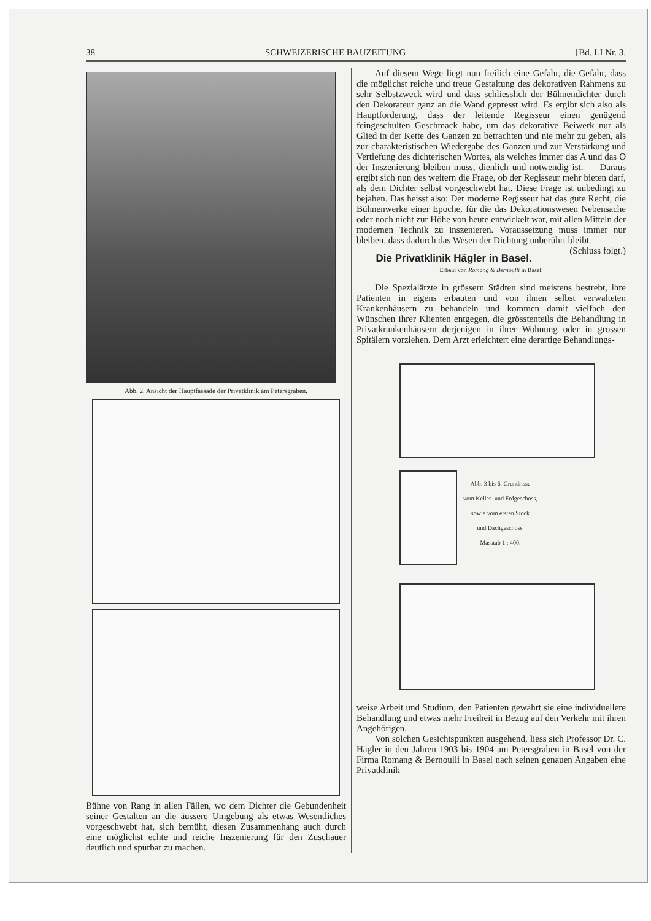38 SCHWEIZERISCHE BAUZEITUNG [Bd. LI Nr. 3.
Abb. 2. Ansicht der Hauptfassade der Privatklinik am Petersgraben.
Bühne von Rang in allen Fällen, wo dem Dichter die Gebundenheit seiner Gestalten an die äussere Umgebung als etwas Wesentliches vorgeschwebt hat, sich bemüht, diesen Zusammenhang auch durch eine möglichst echte und reiche Inszenierung für den Zuschauer deutlich und spürbar zu machen.
Auf diesem Wege liegt nun freilich eine Gefahr, die Gefahr, dass die möglichst reiche und treue Gestaltung des dekorativen Rahmens zu sehr Selbstzweck wird und dass schliesslich der Bühnendichter durch den Dekorateur ganz an die Wand gepresst wird. Es ergibt sich also als Hauptforderung, dass der leitende Regisseur einen genügend feingeschulten Geschmack habe, um das dekorative Beiwerk nur als Glied in der Kette des Ganzen zu betrachten und nie mehr zu geben, als zur charakteristischen Wiedergabe des Ganzen und zur Verstärkung und Vertiefung des dichterischen Wortes, als welches immer das A und das O der Inszenierung bleiben muss, dienlich und notwendig ist. — Daraus ergibt sich nun des weitern die Frage, ob der Regisseur mehr bieten darf, als dem Dichter selbst vorgeschwebt hat. Diese Frage ist unbedingt zu bejahen. Das heisst also: Der moderne Regisseur hat das gute Recht, die Bühnenwerke einer Epoche, für die das Dekorationswesen Nebensache oder noch nicht zur Höhe von heute entwickelt war, mit allen Mitteln der modernen Technik zu inszenieren. Voraussetzung muss immer nur bleiben, dass dadurch das Wesen der Dichtung unberührt bleibt. (Schluss folgt.)
Die Privatklinik Hägler in Basel.
Erbaut von Romang & Bernoulli in Basel.
Die Spezialärzte in grössern Städten sind meistens bestrebt, ihre Patienten in eigens erbauten und von ihnen selbst verwalteten Krankenhäusern zu behandeln und kommen damit vielfach den Wünschen ihrer Klienten entgegen, die grösstenteils die Behandlung in Privatkrankenhäusern derjenigen in ihrer Wohnung oder in grossen Spitälern vorziehen. Dem Arzt erleichtert eine derartige Behandlungs-
Abb. 3 bis 6. Grundrisse
vom Keller- und Erdgeschoss,
sowie vom ersten Stock
und Dachgeschoss.
Masstab 1 : 400.
weise Arbeit und Studium, den Patienten gewährt sie eine individuellere Behandlung und etwas mehr Freiheit in Bezug auf den Verkehr mit ihren Angehörigen.
Von solchen Gesichtspunkten ausgehend, liess sich Professor Dr. C. Hägler in den Jahren 1903 bis 1904 am Petersgraben in Basel von der Firma Romang & Bernoulli in Basel nach seinen genauen Angaben eine Privatklinik